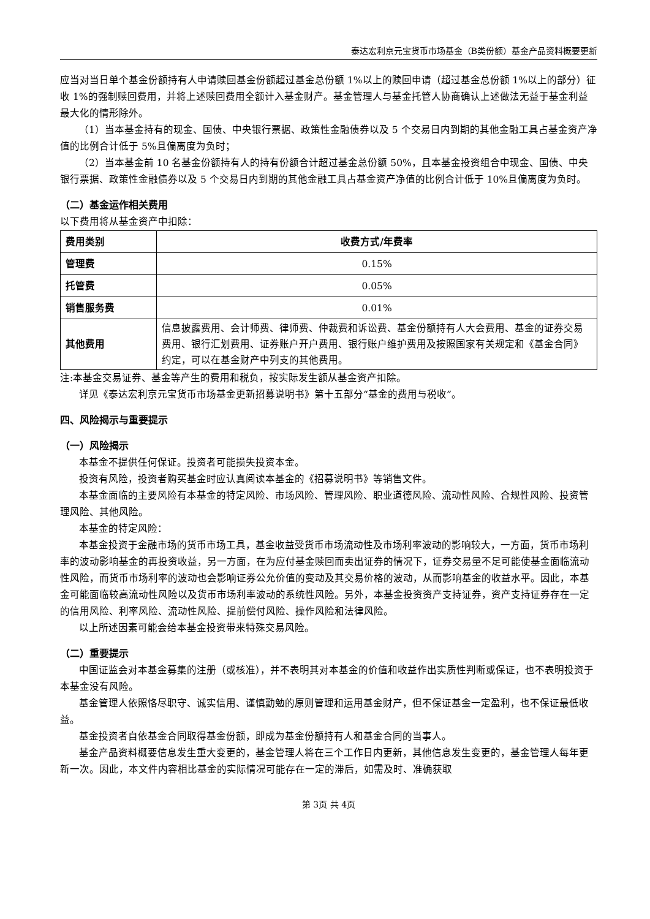泰达宏利京元宝货币市场基金（B类份额）基金产品资料概要更新
应当对当日单个基金份额持有人申请赎回基金份额超过基金总份额 1%以上的赎回申请（超过基金总份额 1%以上的部分）征收 1%的强制赎回费用，并将上述赎回费用全额计入基金财产。基金管理人与基金托管人协商确认上述做法无益于基金利益最大化的情形除外。
（1）当本基金持有的现金、国债、中央银行票据、政策性金融债券以及 5 个交易日内到期的其他金融工具占基金资产净值的比例合计低于 5%且偏离度为负时；
（2）当本基金前 10 名基金份额持有人的持有份额合计超过基金总份额 50%，且本基金投资组合中现金、国债、中央银行票据、政策性金融债券以及 5 个交易日内到期的其他金融工具占基金资产净值的比例合计低于 10%且偏离度为负时。
（二）基金运作相关费用
以下费用将从基金资产中扣除：
| 费用类别 | 收费方式/年费率 |
| 管理费 | 0.15% |
| 托管费 | 0.05% |
| 销售服务费 | 0.01% |
| 其他费用 | 信息披露费用、会计师费、律师费、仲裁费和诉讼费、基金份额持有人大会费用、基金的证券交易费用、银行汇划费用、证券账户开户费用、银行账户维护费用及按照国家有关规定和《基金合同》约定，可以在基金财产中列支的其他费用。 |
注:本基金交易证券、基金等产生的费用和税负，按实际发生额从基金资产扣除。
详见《泰达宏利京元宝货币市场基金更新招募说明书》第十五部分“基金的费用与税收”。
四、风险揭示与重要提示
（一）风险揭示
本基金不提供任何保证。投资者可能损失投资本金。
投资有风险，投资者购买基金时应认真阅读本基金的《招募说明书》等销售文件。
本基金面临的主要风险有本基金的特定风险、市场风险、管理风险、职业道德风险、流动性风险、合规性风险、投资管理风险、其他风险。
本基金的特定风险：
本基金投资于金融市场的货币市场工具，基金收益受货币市场流动性及市场利率波动的影响较大，一方面，货币市场利率的波动影响基金的再投资收益，另一方面，在为应付基金赎回而卖出证券的情况下，证券交易量不足可能使基金面临流动性风险，而货币市场利率的波动也会影响证券公允价值的变动及其交易价格的波动，从而影响基金的收益水平。因此，本基金可能面临较高流动性风险以及货币市场利率波动的系统性风险。另外，本基金投资资产支持证券，资产支持证券存在一定的信用风险、利率风险、流动性风险、提前偿付风险、操作风险和法律风险。
以上所述因素可能会给本基金投资带来特殊交易风险。
（二）重要提示
中国证监会对本基金募集的注册（或核准），并不表明其对本基金的价值和收益作出实质性判断或保证，也不表明投资于本基金没有风险。
基金管理人依照恪尽职守、诚实信用、谨慎勤勉的原则管理和运用基金财产，但不保证基金一定盈利，也不保证最低收益。
基金投资者自依基金合同取得基金份额，即成为基金份额持有人和基金合同的当事人。
基金产品资料概要信息发生重大变更的，基金管理人将在三个工作日内更新，其他信息发生变更的，基金管理人每年更新一次。因此，本文件内容相比基金的实际情况可能存在一定的滞后，如需及时、准确获取
第 3页 共 4页